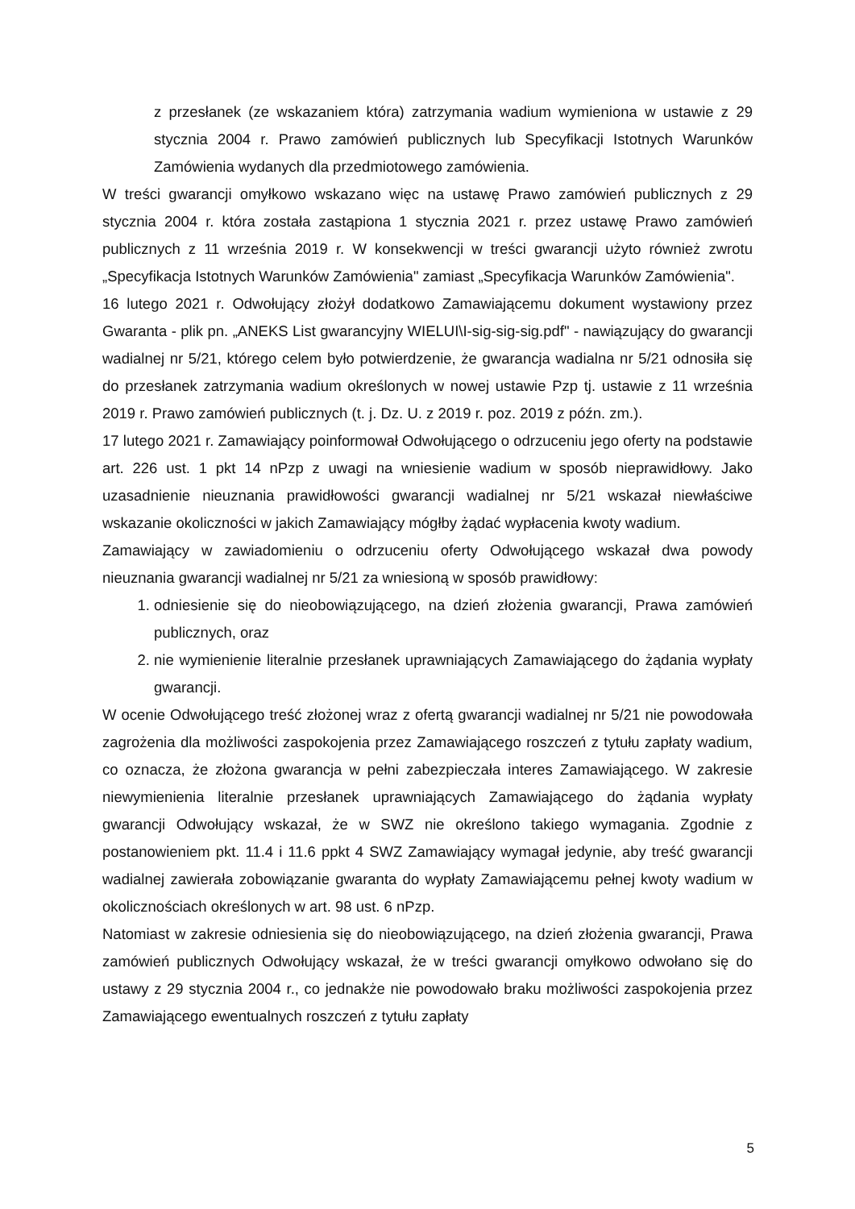z przesłanek (ze wskazaniem która) zatrzymania wadium wymieniona w ustawie z 29 stycznia 2004 r. Prawo zamówień publicznych lub Specyfikacji Istotnych Warunków Zamówienia wydanych dla przedmiotowego zamówienia.
W treści gwarancji omyłkowo wskazano więc na ustawę Prawo zamówień publicznych z 29 stycznia 2004 r. która została zastąpiona 1 stycznia 2021 r. przez ustawę Prawo zamówień publicznych z 11 września 2019 r. W konsekwencji w treści gwarancji użyto również zwrotu „Specyfikacja Istotnych Warunków Zamówienia" zamiast „Specyfikacja Warunków Zamówienia".
16 lutego 2021 r. Odwołujący złożył dodatkowo Zamawiającemu dokument wystawiony przez Gwaranta - plik pn. „ANEKS List gwarancyjny WIELUI\I-sig-sig-sig.pdf" - nawiązujący do gwarancji wadialnej nr 5/21, którego celem było potwierdzenie, że gwarancja wadialna nr 5/21 odnosiła się do przesłanek zatrzymania wadium określonych w nowej ustawie Pzp tj. ustawie z 11 września 2019 r. Prawo zamówień publicznych (t. j. Dz. U. z 2019 r. poz. 2019 z późn. zm.).
17 lutego 2021 r. Zamawiający poinformował Odwołującego o odrzuceniu jego oferty na podstawie art. 226 ust. 1 pkt 14 nPzp z uwagi na wniesienie wadium w sposób nieprawidłowy. Jako uzasadnienie nieuznania prawidłowości gwarancji wadialnej nr 5/21 wskazał niewłaściwe wskazanie okoliczności w jakich Zamawiający mógłby żądać wypłacenia kwoty wadium.
Zamawiający w zawiadomieniu o odrzuceniu oferty Odwołującego wskazał dwa powody nieuznania gwarancji wadialnej nr 5/21 za wniesioną w sposób prawidłowy:
1. odniesienie się do nieobowiązującego, na dzień złożenia gwarancji, Prawa zamówień publicznych, oraz
2. nie wymienienie literalnie przesłanek uprawniających Zamawiającego do żądania wypłaty gwarancji.
W ocenie Odwołującego treść złożonej wraz z ofertą gwarancji wadialnej nr 5/21 nie powodowała zagrożenia dla możliwości zaspokojenia przez Zamawiającego roszczeń z tytułu zapłaty wadium, co oznacza, że złożona gwarancja w pełni zabezpieczała interes Zamawiającego. W zakresie niewymienienia literalnie przesłanek uprawniających Zamawiającego do żądania wypłaty gwarancji Odwołujący wskazał, że w SWZ nie określono takiego wymagania. Zgodnie z postanowieniem pkt. 11.4 i 11.6 ppkt 4 SWZ Zamawiający wymagał jedynie, aby treść gwarancji wadialnej zawierała zobowiązanie gwaranta do wypłaty Zamawiającemu pełnej kwoty wadium w okolicznościach określonych w art. 98 ust. 6 nPzp.
Natomiast w zakresie odniesienia się do nieobowiązującego, na dzień złożenia gwarancji, Prawa zamówień publicznych Odwołujący wskazał, że w treści gwarancji omyłkowo odwołano się do ustawy z 29 stycznia 2004 r., co jednakże nie powodowało braku możliwości zaspokojenia przez Zamawiającego ewentualnych roszczeń z tytułu zapłaty
5